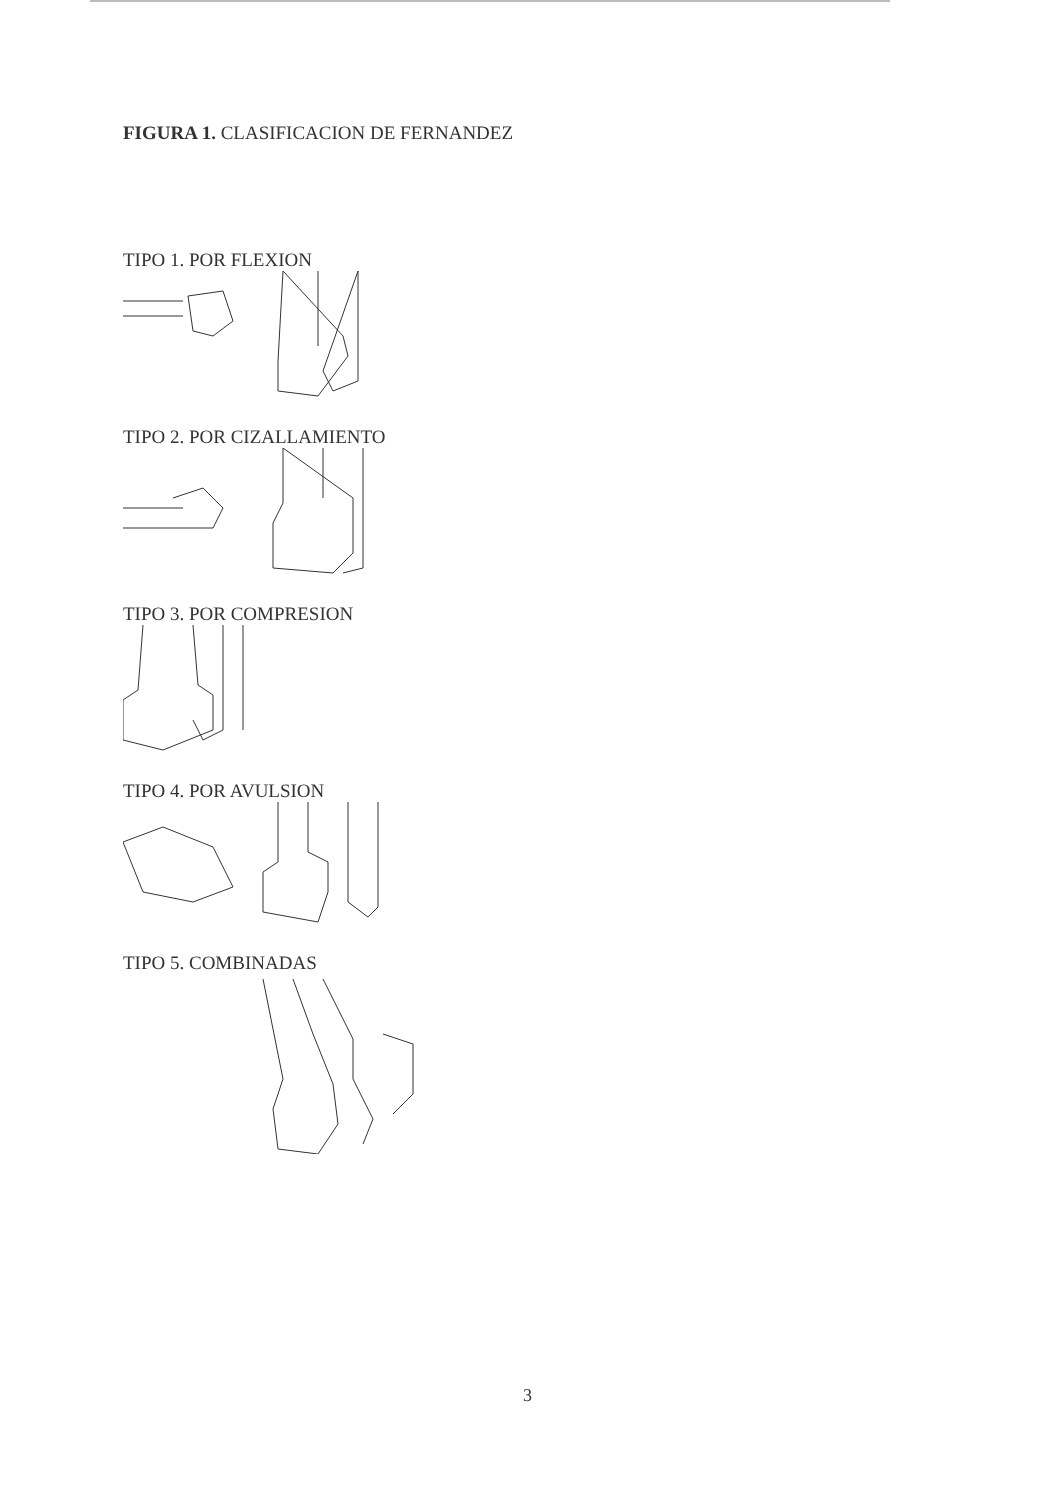FIGURA 1. CLASIFICACION DE FERNANDEZ
TIPO 1. POR FLEXION
TIPO 2. POR CIZALLAMIENTO
TIPO 3. POR COMPRESION
TIPO 4. POR AVULSION
TIPO 5. COMBINADAS
3